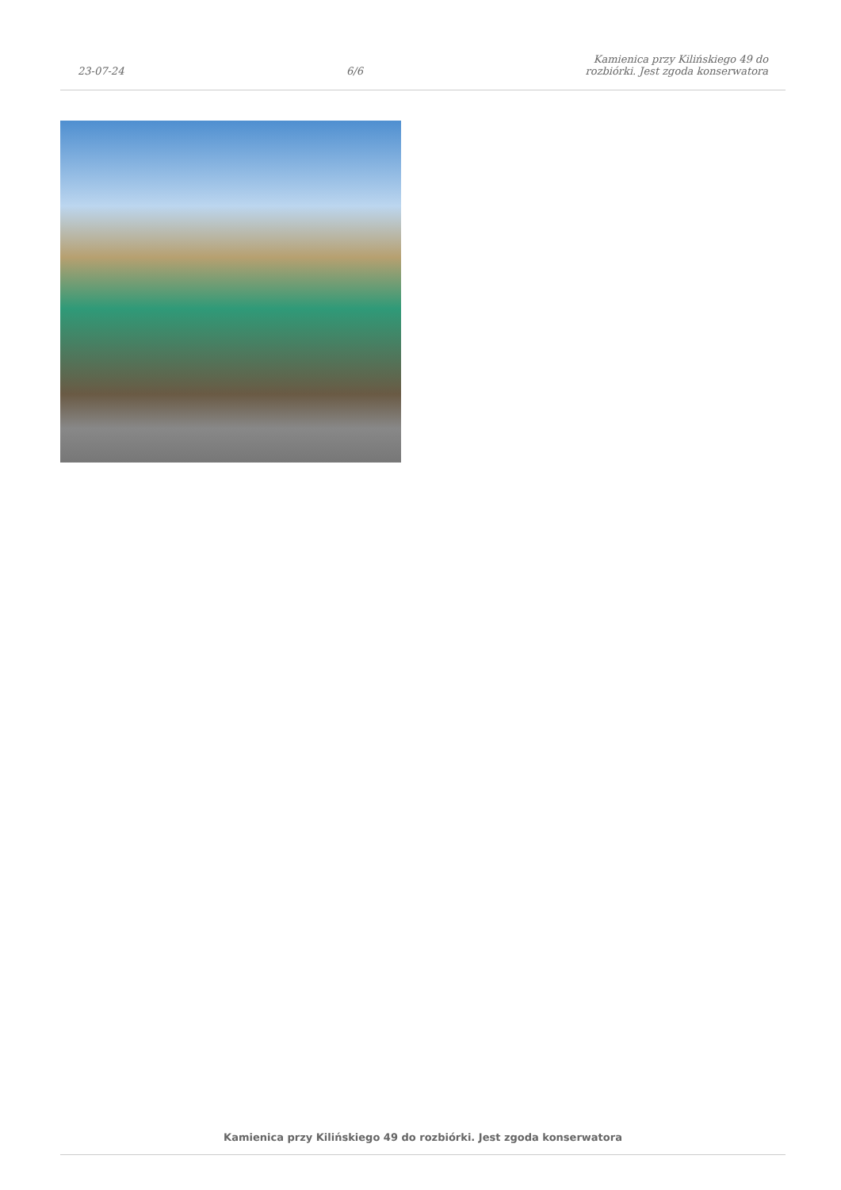23-07-24
6/6
Kamienica przy Kilińskiego 49 do
rozbiórki. Jest zgoda konserwatora
Kamienica przy Kilińskiego 49 do rozbiórki. Jest zgoda konserwatora